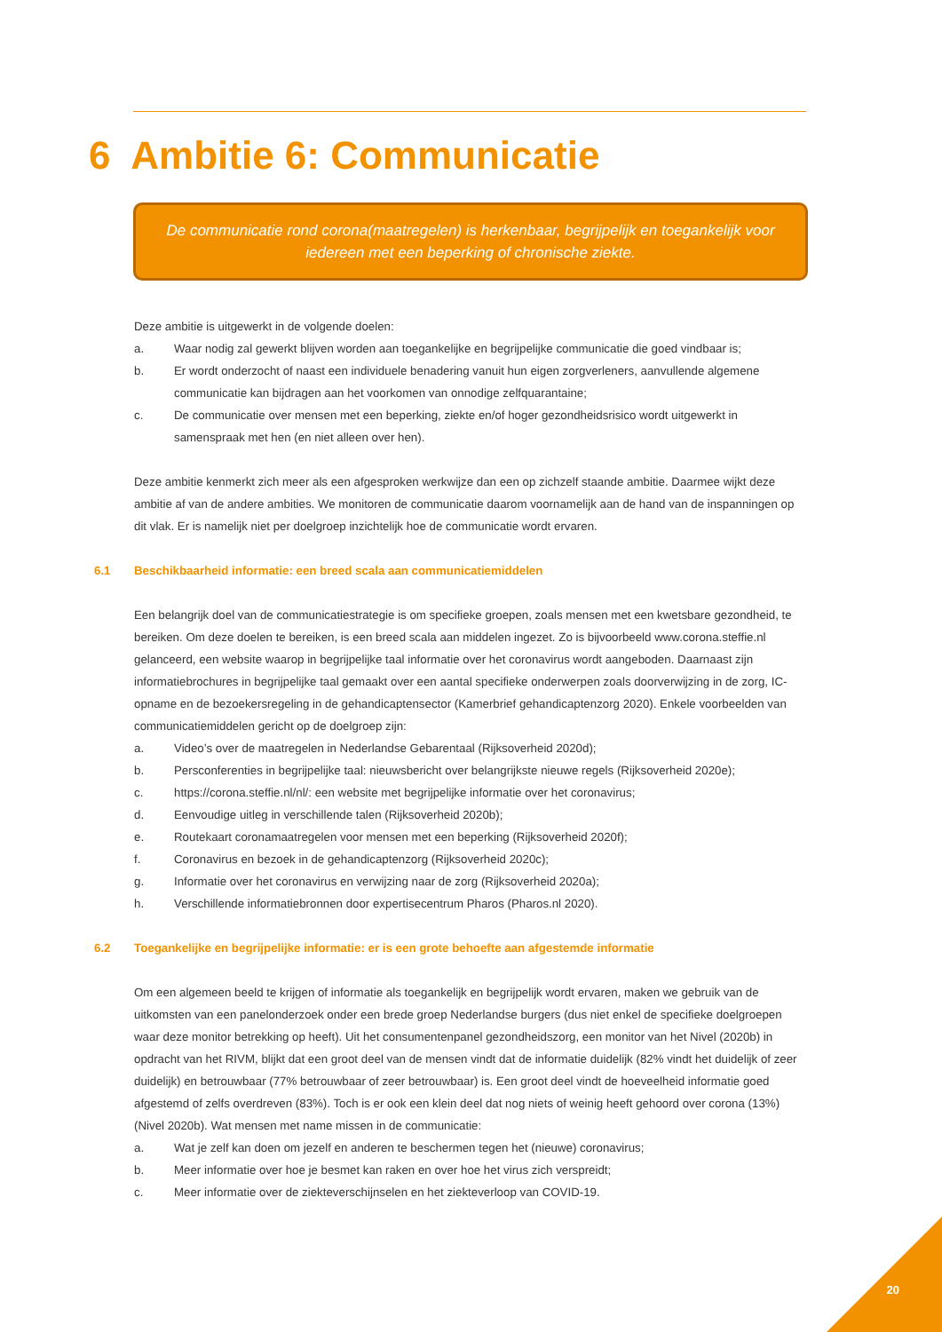6 Ambitie 6: Communicatie
De communicatie rond corona(maatregelen) is herkenbaar, begrijpelijk en toegankelijk voor iedereen met een beperking of chronische ziekte.
Deze ambitie is uitgewerkt in de volgende doelen:
a. Waar nodig zal gewerkt blijven worden aan toegankelijke en begrijpelijke communicatie die goed vindbaar is;
b. Er wordt onderzocht of naast een individuele benadering vanuit hun eigen zorgverleners, aanvullende algemene communicatie kan bijdragen aan het voorkomen van onnodige zelfquarantaine;
c. De communicatie over mensen met een beperking, ziekte en/of hoger gezondheidsrisico wordt uitgewerkt in samenspraak met hen (en niet alleen over hen).
Deze ambitie kenmerkt zich meer als een afgesproken werkwijze dan een op zichzelf staande ambitie. Daarmee wijkt deze ambitie af van de andere ambities. We monitoren de communicatie daarom voornamelijk aan de hand van de inspanningen op dit vlak. Er is namelijk niet per doelgroep inzichtelijk hoe de communicatie wordt ervaren.
6.1 Beschikbaarheid informatie: een breed scala aan communicatiemiddelen
Een belangrijk doel van de communicatiestrategie is om specifieke groepen, zoals mensen met een kwetsbare gezondheid, te bereiken. Om deze doelen te bereiken, is een breed scala aan middelen ingezet. Zo is bijvoorbeeld www.corona.steffie.nl gelanceerd, een website waarop in begrijpelijke taal informatie over het coronavirus wordt aangeboden. Daarnaast zijn informatiebrochures in begrijpelijke taal gemaakt over een aantal specifieke onderwerpen zoals doorverwijzing in de zorg, IC-opname en de bezoekersregeling in de gehandicaptensector (Kamerbrief gehandicaptenzorg 2020). Enkele voorbeelden van communicatiemiddelen gericht op de doelgroep zijn:
a. Video’s over de maatregelen in Nederlandse Gebarentaal (Rijksoverheid 2020d);
b. Persconferenties in begrijpelijke taal: nieuwsbericht over belangrijkste nieuwe regels (Rijksoverheid 2020e);
c. https://corona.steffie.nl/nl/: een website met begrijpelijke informatie over het coronavirus;
d. Eenvoudige uitleg in verschillende talen (Rijksoverheid 2020b);
e. Routekaart coronamaatregelen voor mensen met een beperking (Rijksoverheid 2020f);
f. Coronavirus en bezoek in de gehandicaptenzorg (Rijksoverheid 2020c);
g. Informatie over het coronavirus en verwijzing naar de zorg (Rijksoverheid 2020a);
h. Verschillende informatiebronnen door expertisecentrum Pharos (Pharos.nl 2020).
6.2 Toegankelijke en begrijpelijke informatie: er is een grote behoefte aan afgestemde informatie
Om een algemeen beeld te krijgen of informatie als toegankelijk en begrijpelijk wordt ervaren, maken we gebruik van de uitkomsten van een panelonderzoek onder een brede groep Nederlandse burgers (dus niet enkel de specifieke doelgroepen waar deze monitor betrekking op heeft). Uit het consumentenpanel gezondheidszorg, een monitor van het Nivel (2020b) in opdracht van het RIVM, blijkt dat een groot deel van de mensen vindt dat de informatie duidelijk (82% vindt het duidelijk of zeer duidelijk) en betrouwbaar (77% betrouwbaar of zeer betrouwbaar) is. Een groot deel vindt de hoeveelheid informatie goed afgestemd of zelfs overdreven (83%). Toch is er ook een klein deel dat nog niets of weinig heeft gehoord over corona (13%) (Nivel 2020b). Wat mensen met name missen in de communicatie:
a. Wat je zelf kan doen om jezelf en anderen te beschermen tegen het (nieuwe) coronavirus;
b. Meer informatie over hoe je besmet kan raken en over hoe het virus zich verspreidt;
c. Meer informatie over de ziekteverschijnselen en het ziekteverloop van COVID-19.
20